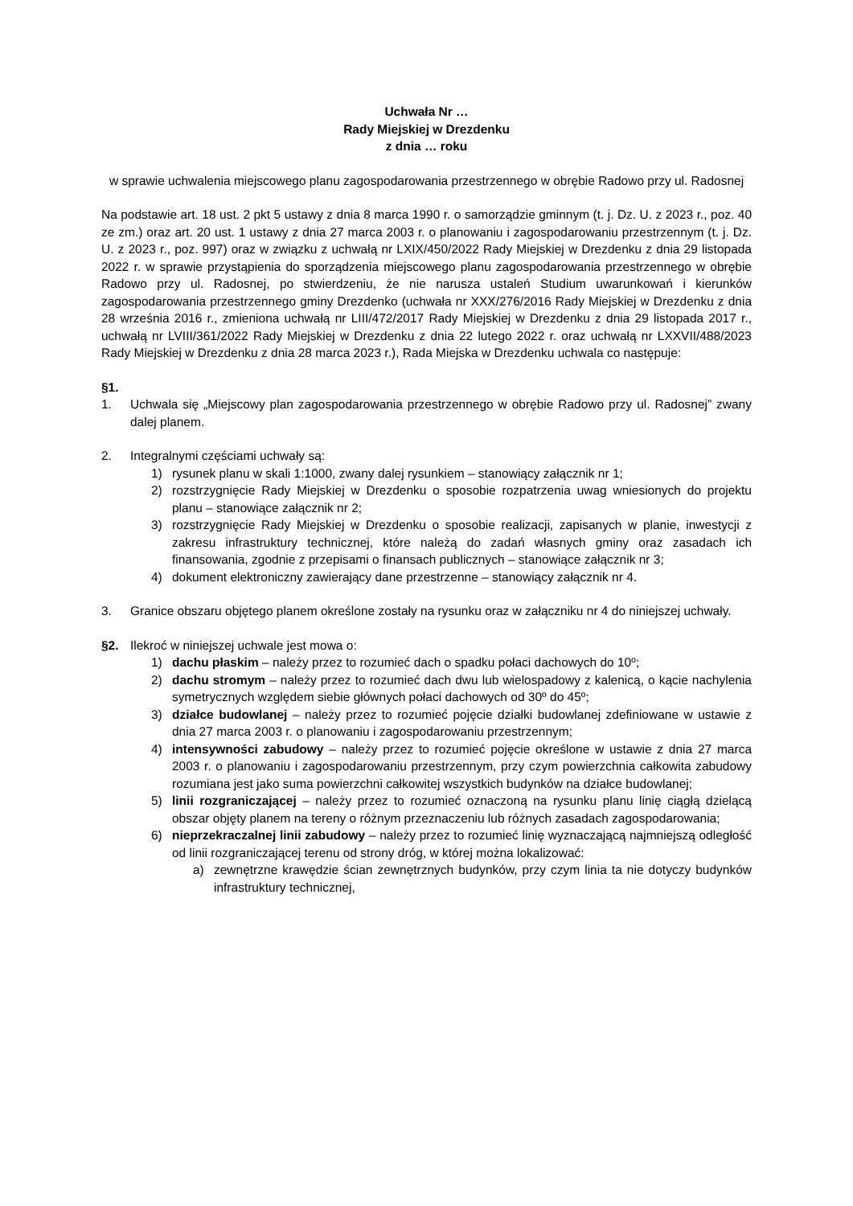Uchwała Nr …
Rady Miejskiej w Drezdenku
z dnia … roku
w sprawie uchwalenia miejscowego planu zagospodarowania przestrzennego w obrębie Radowo przy ul. Radosnej
Na podstawie art. 18 ust. 2 pkt 5 ustawy z dnia 8 marca 1990 r. o samorządzie gminnym (t. j. Dz. U. z 2023 r., poz. 40 ze zm.) oraz art. 20 ust. 1 ustawy z dnia 27 marca 2003 r. o planowaniu i zagospodarowaniu przestrzennym (t. j. Dz. U. z 2023 r., poz. 997) oraz w związku z uchwałą nr LXIX/450/2022 Rady Miejskiej w Drezdenku z dnia 29 listopada 2022 r. w sprawie przystąpienia do sporządzenia miejscowego planu zagospodarowania przestrzennego w obrębie Radowo przy ul. Radosnej, po stwierdzeniu, że nie narusza ustaleń Studium uwarunkowań i kierunków zagospodarowania przestrzennego gminy Drezdenko (uchwała nr XXX/276/2016 Rady Miejskiej w Drezdenku z dnia 28 września 2016 r., zmieniona uchwałą nr LIII/472/2017 Rady Miejskiej w Drezdenku z dnia 29 listopada 2017 r., uchwałą nr LVIII/361/2022 Rady Miejskiej w Drezdenku z dnia 22 lutego 2022 r. oraz uchwałą nr LXXVII/488/2023 Rady Miejskiej w Drezdenku z dnia 28 marca 2023 r.), Rada Miejska w Drezdenku uchwala co następuje:
§1.
1. Uchwala się „Miejscowy plan zagospodarowania przestrzennego w obrębie Radowo przy ul. Radosnej” zwany dalej planem.
2. Integralnymi częściami uchwały są:
1) rysunek planu w skali 1:1000, zwany dalej rysunkiem – stanowiący załącznik nr 1;
2) rozstrzygnięcie Rady Miejskiej w Drezdenku o sposobie rozpatrzenia uwag wniesionych do projektu planu – stanowiące załącznik nr 2;
3) rozstrzygnięcie Rady Miejskiej w Drezdenku o sposobie realizacji, zapisanych w planie, inwestycji z zakresu infrastruktury technicznej, które należą do zadań własnych gminy oraz zasadach ich finansowania, zgodnie z przepisami o finansach publicznych – stanowiące załącznik nr 3;
4) dokument elektroniczny zawierający dane przestrzenne – stanowiący załącznik nr 4.
3. Granice obszaru objętego planem określone zostały na rysunku oraz w załączniku nr 4 do niniejszej uchwały.
§2. Ilekroć w niniejszej uchwale jest mowa o:
1) dachu płaskim – należy przez to rozumieć dach o spadku połaci dachowych do 10º;
2) dachu stromym – należy przez to rozumieć dach dwu lub wielospadowy z kalenicą, o kącie nachylenia symetrycznych względem siebie głównych połaci dachowych od 30º do 45º;
3) działce budowlanej – należy przez to rozumieć pojęcie działki budowlanej zdefiniowane w ustawie z dnia 27 marca 2003 r. o planowaniu i zagospodarowaniu przestrzennym;
4) intensywności zabudowy – należy przez to rozumieć pojęcie określone w ustawie z dnia 27 marca 2003 r. o planowaniu i zagospodarowaniu przestrzennym, przy czym powierzchnia całkowita zabudowy rozumiana jest jako suma powierzchni całkowitej wszystkich budynków na działce budowlanej;
5) linii rozgraniczającej – należy przez to rozumieć oznaczoną na rysunku planu linię ciągłą dzielącą obszar objęty planem na tereny o różnym przeznaczeniu lub różnych zasadach zagospodarowania;
6) nieprzekraczalnej linii zabudowy – należy przez to rozumieć linię wyznaczającą najmniejszą odległość od linii rozgraniczającej terenu od strony dróg, w której można lokalizować:
a) zewnętrzne krawędzie ścian zewnętrznych budynków, przy czym linia ta nie dotyczy budynków infrastruktury technicznej,